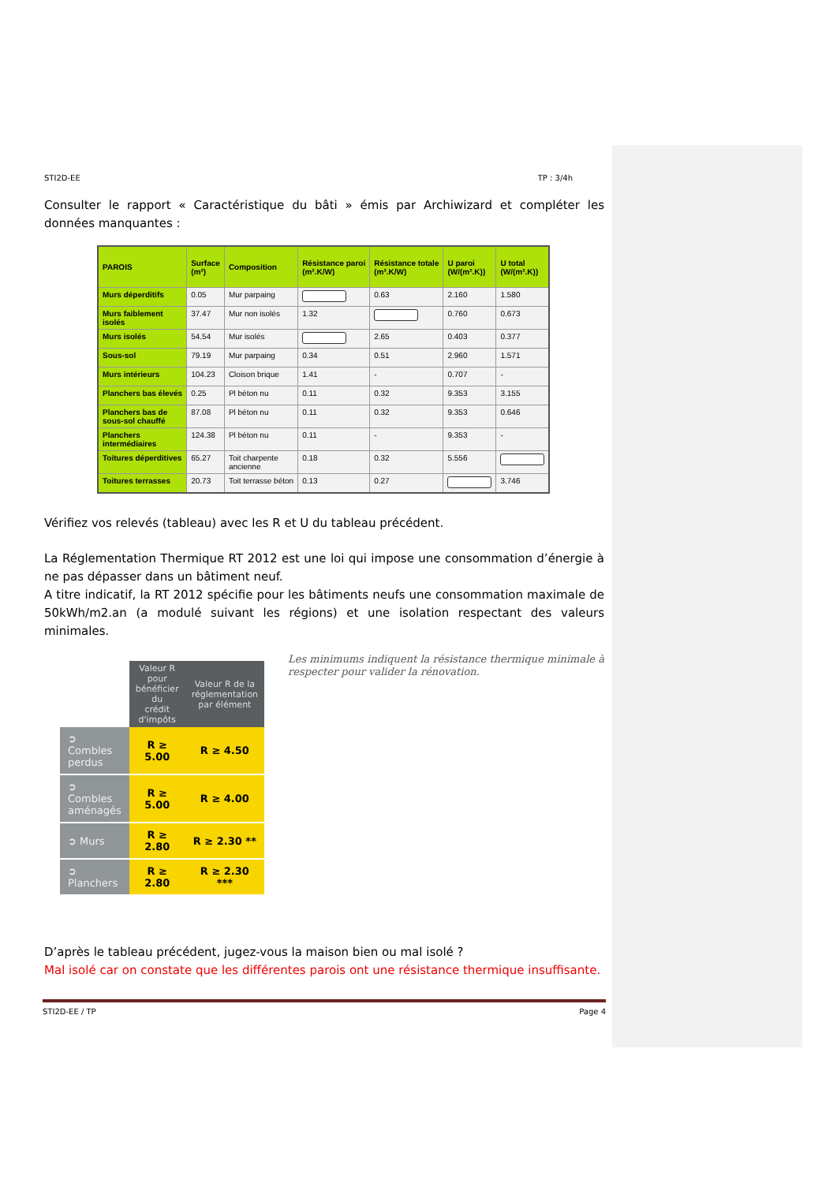STI2D-EE TP : 3/4h
Consulter le rapport « Caractéristique du bâti » émis par Archiwizard et compléter les données manquantes :
| PAROIS | Surface (m²) | Composition | Résistance paroi (m².K/W) | Résistance totale (m².K/W) | U paroi (W/(m².K)) | U total (W/(m².K)) |
| --- | --- | --- | --- | --- | --- | --- |
| Murs déperditifs | 0.05 | Mur parpaing | | 0.63 | 2.160 | 1.580 |
| Murs faiblement isolés | 37.47 | Mur non isolés | 1.32 | | 0.760 | 0.673 |
| Murs isolés | 54.54 | Mur isolés | | 2.65 | 0.403 | 0.377 |
| Sous-sol | 79.19 | Mur parpaing | 0.34 | 0.51 | 2.960 | 1.571 |
| Murs intérieurs | 104.23 | Cloison brique | 1.41 | - | 0.707 | - |
| Planchers bas élevés | 0.25 | Pl béton nu | 0.11 | 0.32 | 9.353 | 3.155 |
| Planchers bas de sous-sol chauffé | 87.08 | Pl béton nu | 0.11 | 0.32 | 9.353 | 0.646 |
| Planchers intermédiaires | 124.38 | Pl béton nu | 0.11 | - | 9.353 | - |
| Toitures déperditives | 65.27 | Toit charpente ancienne | 0.18 | 0.32 | 5.556 | |
| Toitures terrasses | 20.73 | Toit terrasse béton | 0.13 | 0.27 | | 3.746 |
Vérifiez vos relevés (tableau) avec les R et U du tableau précédent.
La Réglementation Thermique RT 2012 est une loi qui impose une consommation d’énergie à ne pas dépasser dans un bâtiment neuf.
A titre indicatif, la RT 2012 spécifie pour les bâtiments neufs une consommation maximale de 50kWh/m2.an (a modulé suivant les régions) et une isolation respectant des valeurs minimales.
| | Valeur R pour bénéficier du crédit d'impôts | Valeur R de la réglementation par élément |
| --- | --- | --- |
| ➲ Combles perdus | R ≥ 5.00 | R ≥ 4.50 |
| ➲ Combles aménagés | R ≥ 5.00 | R ≥ 4.00 |
| ➲ Murs | R ≥ 2.80 | R ≥ 2.30 ** |
| ➲ Planchers | R ≥ 2.80 | R ≥ 2.30 *** |
Les minimums indiquent la résistance thermique minimale à respecter pour valider la rénovation.
D’après le tableau précédent, jugez-vous la maison bien ou mal isolé ?
Mal isolé car on constate que les différentes parois ont une résistance thermique insuffisante.
STI2D-EE / TP Page 4